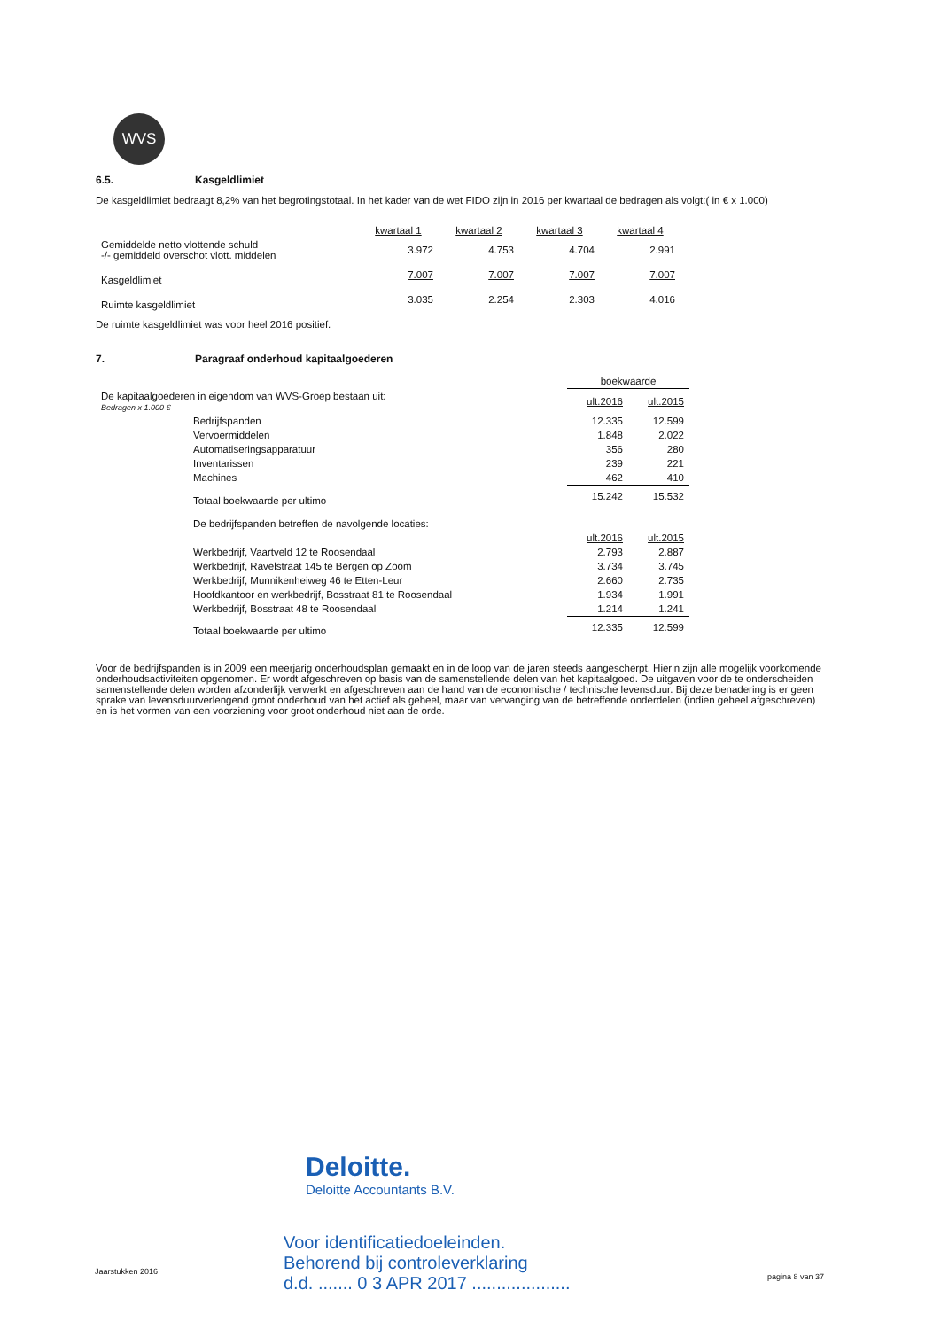WVS
6.5. Kasgeldlimiet
De kasgeldlimiet bedraagt 8,2% van het begrotingstotaal. In het kader van de wet FIDO zijn in 2016 per kwartaal de bedragen als volgt:( in € x 1.000)
| | kwartaal 1 | kwartaal 2 | kwartaal 3 | kwartaal 4 |
| --- | --- | --- | --- | --- |
| Gemiddelde netto vlottende schuld -/- gemiddeld overschot vlott. middelen | 3.972 | 4.753 | 4.704 | 2.991 |
| Kasgeldlimiet | 7.007 | 7.007 | 7.007 | 7.007 |
| Ruimte kasgeldlimiet | 3.035 | 2.254 | 2.303 | 4.016 |
De ruimte kasgeldlimiet was voor heel 2016 positief.
7. Paragraaf onderhoud kapitaalgoederen
| | boekwaarde | |
| De kapitaalgoederen in eigendom van WVS-Groep bestaan uit: Bedragen x 1.000 € | ult.2016 | ult.2015 |
| Bedrijfspanden | 12.335 | 12.599 |
| Vervoermiddelen | 1.848 | 2.022 |
| Automatiseringsapparatuur | 356 | 280 |
| Inventarissen | 239 | 221 |
| Machines | 462 | 410 |
| Totaal boekwaarde per ultimo | 15.242 | 15.532 |
| De bedrijfspanden betreffen de navolgende locaties: | | |
| | ult.2016 | ult.2015 |
| Werkbedrijf, Vaartveld 12 te Roosendaal | 2.793 | 2.887 |
| Werkbedrijf, Ravelstraat 145 te Bergen op Zoom | 3.734 | 3.745 |
| Werkbedrijf, Munnikenheiweg 46 te Etten-Leur | 2.660 | 2.735 |
| Hoofdkantoor en werkbedrijf, Bosstraat 81 te Roosendaal | 1.934 | 1.991 |
| Werkbedrijf, Bosstraat 48 te Roosendaal | 1.214 | 1.241 |
| Totaal boekwaarde per ultimo | 12.335 | 12.599 |
Voor de bedrijfspanden is in 2009 een meerjarig onderhoudsplan gemaakt en in de loop van de jaren steeds aangescherpt. Hierin zijn alle mogelijk voorkomende onderhoudsactiviteiten opgenomen. Er wordt afgeschreven op basis van de samenstellende delen van het kapitaalgoed. De uitgaven voor de te onderscheiden samenstellende delen worden afzonderlijk verwerkt en afgeschreven aan de hand van de economische / technische levensduur. Bij deze benadering is er geen sprake van levensduurverlengend groot onderhoud van het actief als geheel, maar van vervanging van de betreffende onderdelen (indien geheel afgeschreven) en is het vormen van een voorziening voor groot onderhoud niet aan de orde.
Deloitte.
Deloitte Accountants B.V.
Voor identificatiedoeleinden.
Behorend bij controleverklaring
d.d. ....... 0 3 APR 2017 ....................
Jaarstukken 2016
pagina 8 van 37